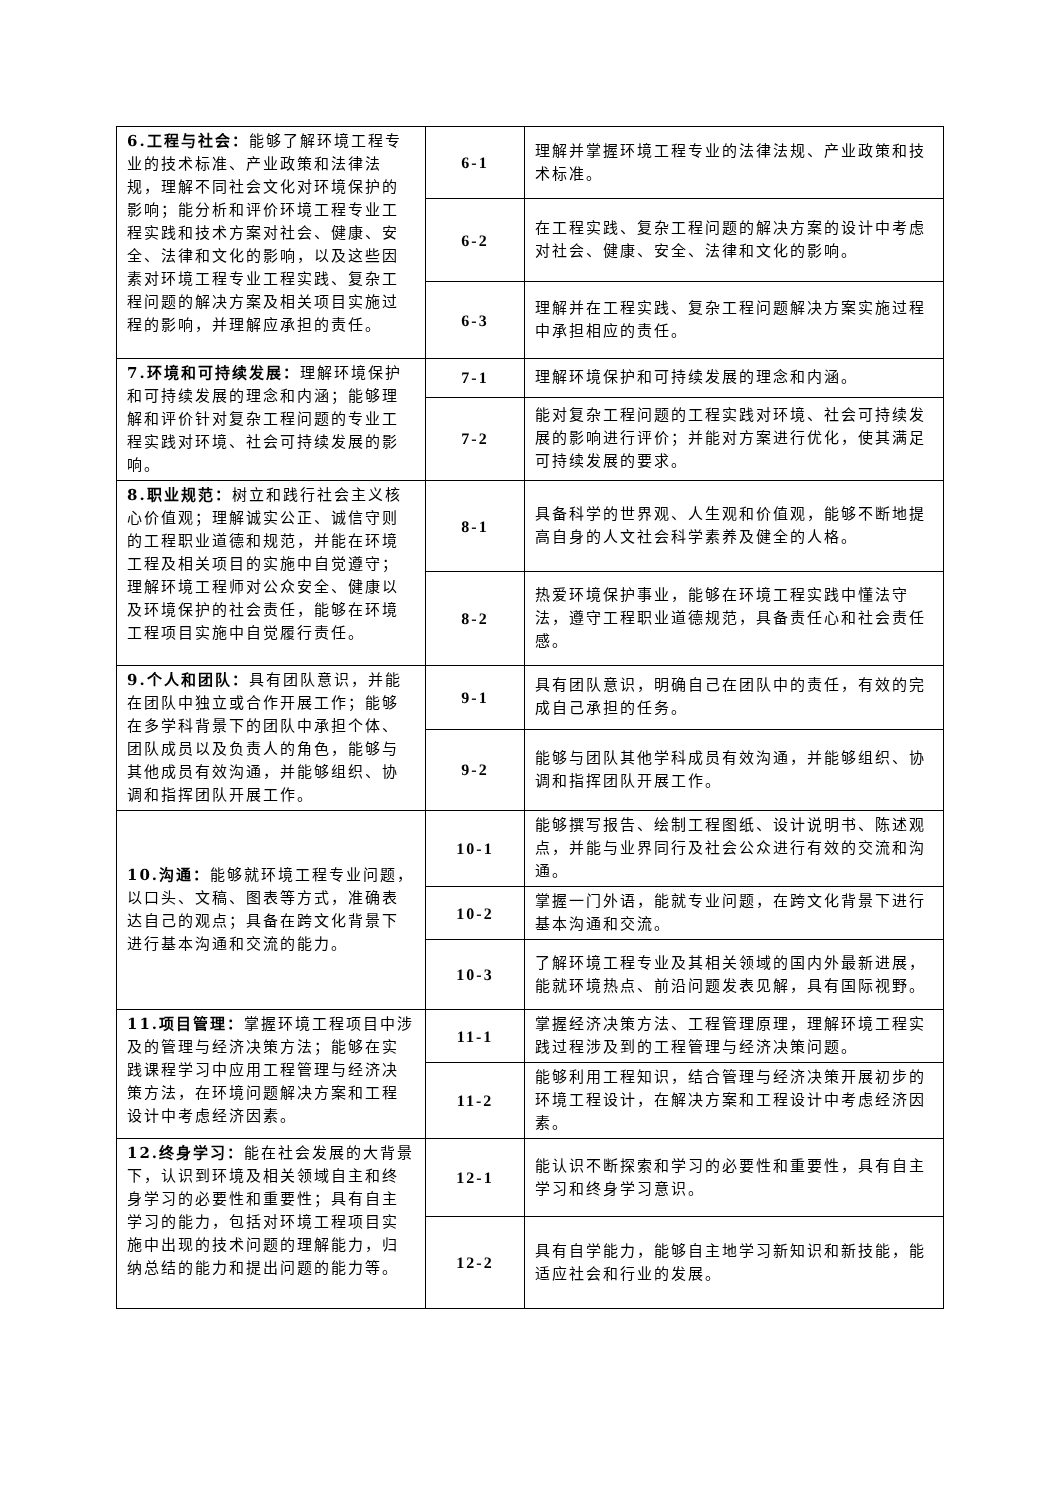| 6.工程与社会： 能够了解环境工程专业的技术标准、产业政策和法律法规，理解不同社会文化对环境保护的影响；能分析和评价环境工程专业工程实践和技术方案对社会、健康、安全、法律和文化的影响，以及这些因素对环境工程专业工程实践、复杂工程问题的解决方案及相关项目实施过程的影响，并理解应承担的责任。 | 6-1 | 理解并掌握环境工程专业的法律法规、产业政策和技术标准。 |
| | 6-2 | 在工程实践、复杂工程问题的解决方案的设计中考虑对社会、健康、安全、法律和文化的影响。 |
| | 6-3 | 理解并在工程实践、复杂工程问题解决方案实施过程中承担相应的责任。 |
| 7.环境和可持续发展： 理解环境保护和可持续发展的理念和内涵；能够理解和评价针对复杂工程问题的专业工程实践对环境、社会可持续发展的影响。 | 7-1 | 理解环境保护和可持续发展的理念和内涵。 |
| | 7-2 | 能对复杂工程问题的工程实践对环境、社会可持续发展的影响进行评价；并能对方案进行优化，使其满足可持续发展的要求。 |
| 8.职业规范： 树立和践行社会主义核心价值观；理解诚实公正、诚信守则的工程职业道德和规范，并能在环境工程及相关项目的实施中自觉遵守；理解环境工程师对公众安全、健康以及环境保护的社会责任，能够在环境工程项目实施中自觉履行责任。 | 8-1 | 具备科学的世界观、人生观和价值观，能够不断地提高自身的人文社会科学素养及健全的人格。 |
| | 8-2 | 热爱环境保护事业，能够在环境工程实践中懂法守法，遵守工程职业道德规范，具备责任心和社会责任感。 |
| 9.个人和团队： 具有团队意识，并能在团队中独立或合作开展工作；能够在多学科背景下的团队中承担个体、团队成员以及负责人的角色，能够与其他成员有效沟通，并能够组织、协调和指挥团队开展工作。 | 9-1 | 具有团队意识，明确自己在团队中的责任，有效的完成自己承担的任务。 |
| | 9-2 | 能够与团队其他学科成员有效沟通，并能够组织、协调和指挥团队开展工作。 |
| 10.沟通： 能够就环境工程专业问题，以口头、文稿、图表等方式，准确表达自己的观点；具备在跨文化背景下进行基本沟通和交流的能力。 | 10-1 | 能够撰写报告、绘制工程图纸、设计说明书、陈述观点，并能与业界同行及社会公众进行有效的交流和沟通。 |
| | 10-2 | 掌握一门外语，能就专业问题，在跨文化背景下进行基本沟通和交流。 |
| | 10-3 | 了解环境工程专业及其相关领域的国内外最新进展，能就环境热点、前沿问题发表见解，具有国际视野。 |
| 11.项目管理： 掌握环境工程项目中涉及的管理与经济决策方法；能够在实践课程学习中应用工程管理与经济决策方法，在环境问题解决方案和工程设计中考虑经济因素。 | 11-1 | 掌握经济决策方法、工程管理原理，理解环境工程实践过程涉及到的工程管理与经济决策问题。 |
| | 11-2 | 能够利用工程知识，结合管理与经济决策开展初步的环境工程设计，在解决方案和工程设计中考虑经济因素。 |
| 12.终身学习： 能在社会发展的大背景下，认识到环境及相关领域自主和终身学习的必要性和重要性；具有自主学习的能力，包括对环境工程项目实施中出现的技术问题的理解能力，归纳总结的能力和提出问题的能力等。 | 12-1 | 能认识不断探索和学习的必要性和重要性，具有自主学习和终身学习意识。 |
| | 12-2 | 具有自学能力，能够自主地学习新知识和新技能，能适应社会和行业的发展。 |